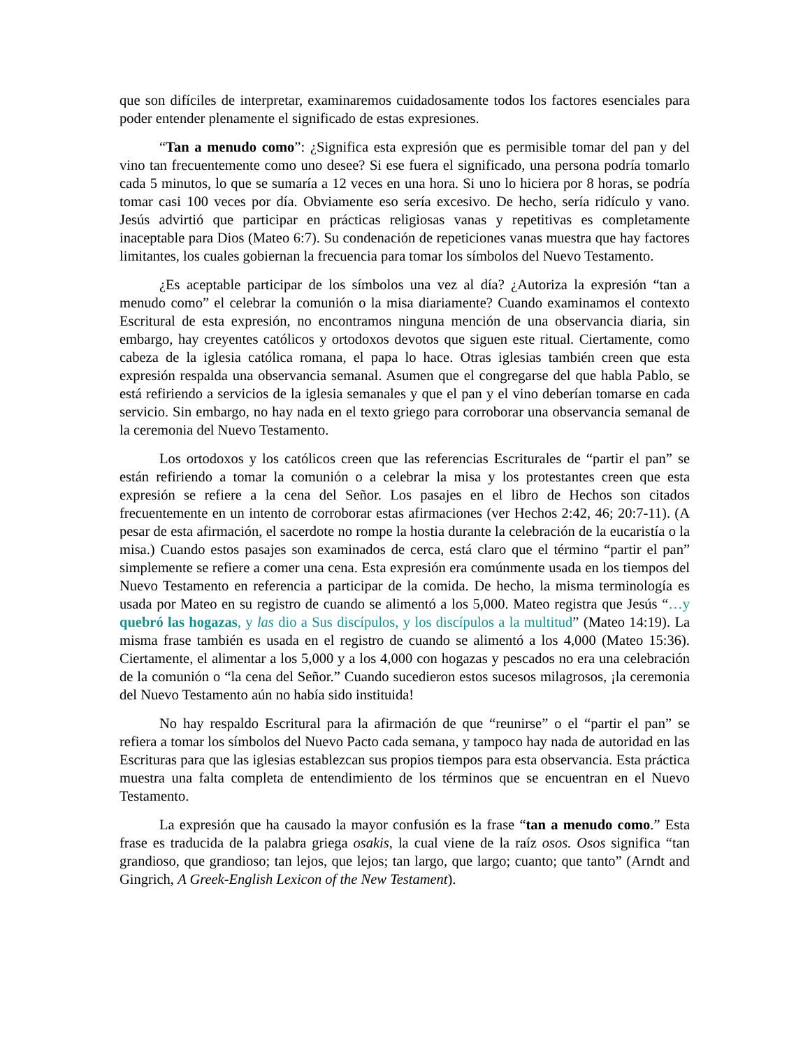que son difíciles de interpretar, examinaremos cuidadosamente todos los factores esenciales para poder entender plenamente el significado de estas expresiones.
“Tan a menudo como”: ¿Significa esta expresión que es permisible tomar del pan y del vino tan frecuentemente como uno desee? Si ese fuera el significado, una persona podría tomarlo cada 5 minutos, lo que se sumaría a 12 veces en una hora. Si uno lo hiciera por 8 horas, se podría tomar casi 100 veces por día. Obviamente eso sería excesivo. De hecho, sería ridículo y vano. Jesús advirtió que participar en prácticas religiosas vanas y repetitivas es completamente inaceptable para Dios (Mateo 6:7). Su condenación de repeticiones vanas muestra que hay factores limitantes, los cuales gobiernan la frecuencia para tomar los símbolos del Nuevo Testamento.
¿Es aceptable participar de los símbolos una vez al día? ¿Autoriza la expresión “tan a menudo como” el celebrar la comunión o la misa diariamente? Cuando examinamos el contexto Escritural de esta expresión, no encontramos ninguna mención de una observancia diaria, sin embargo, hay creyentes católicos y ortodoxos devotos que siguen este ritual. Ciertamente, como cabeza de la iglesia católica romana, el papa lo hace. Otras iglesias también creen que esta expresión respalda una observancia semanal. Asumen que el congregarse del que habla Pablo, se está refiriendo a servicios de la iglesia semanales y que el pan y el vino deberían tomarse en cada servicio. Sin embargo, no hay nada en el texto griego para corroborar una observancia semanal de la ceremonia del Nuevo Testamento.
Los ortodoxos y los católicos creen que las referencias Escriturales de “partir el pan” se están refiriendo a tomar la comunión o a celebrar la misa y los protestantes creen que esta expresión se refiere a la cena del Señor. Los pasajes en el libro de Hechos son citados frecuentemente en un intento de corroborar estas afirmaciones (ver Hechos 2:42, 46; 20:7-11). (A pesar de esta afirmación, el sacerdote no rompe la hostia durante la celebración de la eucaristía o la misa.) Cuando estos pasajes son examinados de cerca, está claro que el término “partir el pan” simplemente se refiere a comer una cena. Esta expresión era comúnmente usada en los tiempos del Nuevo Testamento en referencia a participar de la comida. De hecho, la misma terminología es usada por Mateo en su registro de cuando se alimentó a los 5,000. Mateo registra que Jesús “…y quebró las hogazas, y las dio a Sus discípulos, y los discípulos a la multitud” (Mateo 14:19). La misma frase también es usada en el registro de cuando se alimentó a los 4,000 (Mateo 15:36). Ciertamente, el alimentar a los 5,000 y a los 4,000 con hogazas y pescados no era una celebración de la comunión o “la cena del Señor.” Cuando sucedieron estos sucesos milagrosos, ¡la ceremonia del Nuevo Testamento aún no había sido instituida!
No hay respaldo Escritural para la afirmación de que “reunirse” o el “partir el pan” se refiera a tomar los símbolos del Nuevo Pacto cada semana, y tampoco hay nada de autoridad en las Escrituras para que las iglesias establezcan sus propios tiempos para esta observancia. Esta práctica muestra una falta completa de entendimiento de los términos que se encuentran en el Nuevo Testamento.
La expresión que ha causado la mayor confusión es la frase “tan a menudo como.” Esta frase es traducida de la palabra griega osakis, la cual viene de la raíz osos. Osos significa “tan grandioso, que grandioso; tan lejos, que lejos; tan largo, que largo; cuanto; que tanto” (Arndt and Gingrich, A Greek-English Lexicon of the New Testament).